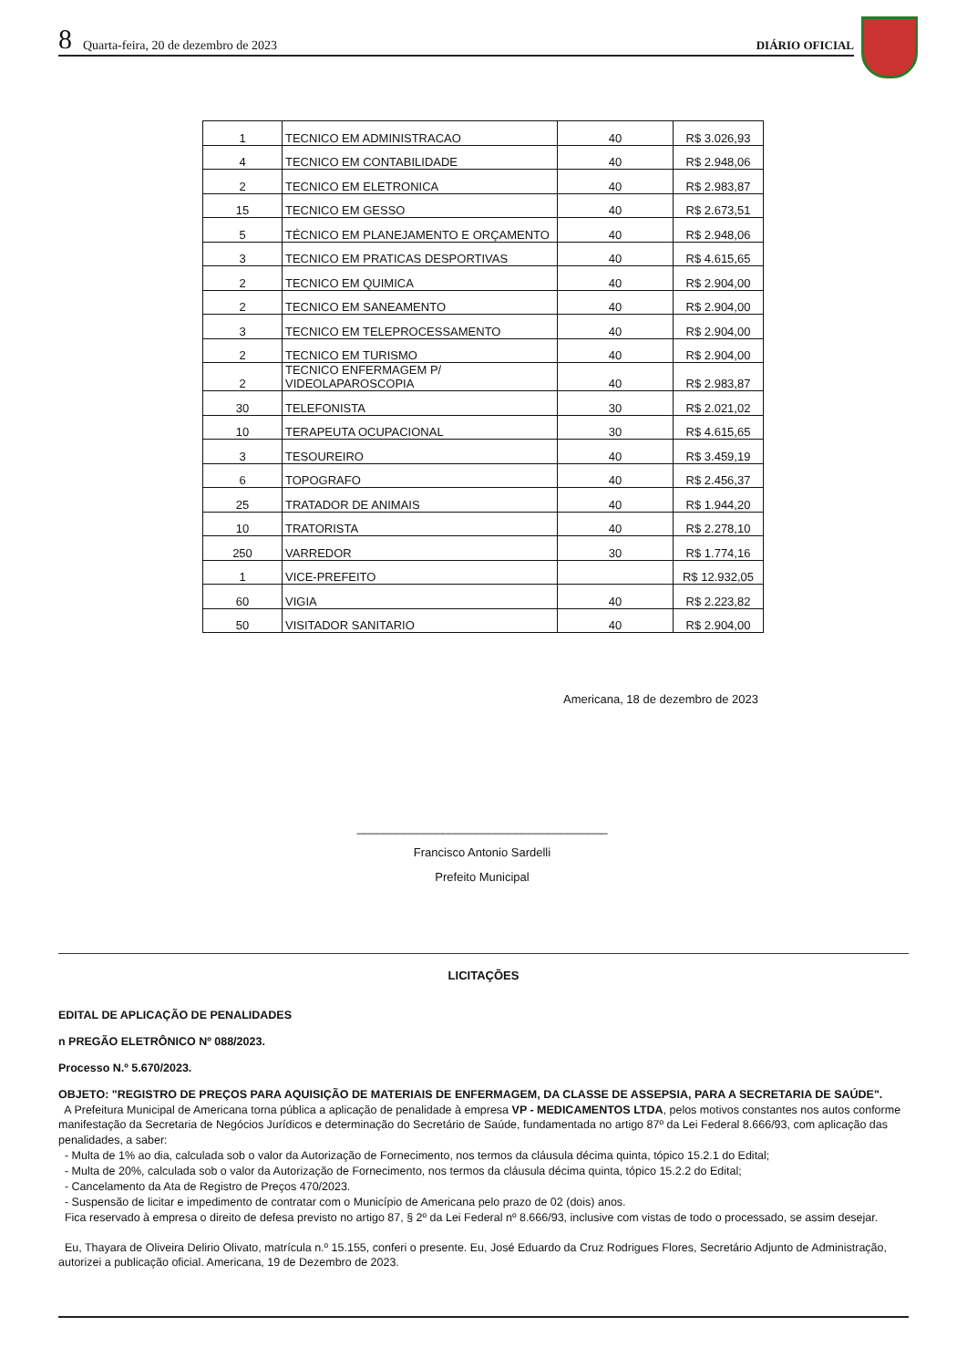8 Quarta-feira, 20 de dezembro de 2023 DIÁRIO OFICIAL
| 1 | TECNICO EM ADMINISTRACAO | 40 | R$ 3.026,93 |
| 4 | TECNICO EM CONTABILIDADE | 40 | R$ 2.948,06 |
| 2 | TECNICO EM ELETRONICA | 40 | R$ 2.983,87 |
| 15 | TECNICO EM GESSO | 40 | R$ 2.673,51 |
| 5 | TÉCNICO EM PLANEJAMENTO E ORÇAMENTO | 40 | R$ 2.948,06 |
| 3 | TECNICO EM PRATICAS DESPORTIVAS | 40 | R$ 4.615,65 |
| 2 | TECNICO EM QUIMICA | 40 | R$ 2.904,00 |
| 2 | TECNICO EM SANEAMENTO | 40 | R$ 2.904,00 |
| 3 | TECNICO EM TELEPROCESSAMENTO | 40 | R$ 2.904,00 |
| 2 | TECNICO EM TURISMO | 40 | R$ 2.904,00 |
| 2 | TECNICO ENFERMAGEM P/ VIDEOLAPAROSCOPIA | 40 | R$ 2.983,87 |
| 30 | TELEFONISTA | 30 | R$ 2.021,02 |
| 10 | TERAPEUTA OCUPACIONAL | 30 | R$ 4.615,65 |
| 3 | TESOUREIRO | 40 | R$ 3.459,19 |
| 6 | TOPOGRAFO | 40 | R$ 2.456,37 |
| 25 | TRATADOR DE ANIMAIS | 40 | R$ 1.944,20 |
| 10 | TRATORISTA | 40 | R$ 2.278,10 |
| 250 | VARREDOR | 30 | R$ 1.774,16 |
| 1 | VICE-PREFEITO | | R$ 12.932,05 |
| 60 | VIGIA | 40 | R$ 2.223,82 |
| 50 | VISITADOR SANITARIO | 40 | R$ 2.904,00 |
Americana, 18 de dezembro de 2023
______________________________________
Francisco Antonio Sardelli
Prefeito Municipal
LICITAÇÕES
EDITAL DE APLICAÇÃO DE PENALIDADES
n PREGÃO ELETRÔNICO Nº 088/2023.
Processo N.º 5.670/2023.
OBJETO: "REGISTRO DE PREÇOS PARA AQUISIÇÃO DE MATERIAIS DE ENFERMAGEM, DA CLASSE DE ASSEPSIA, PARA A SECRETARIA DE SAÚDE".
A Prefeitura Municipal de Americana torna pública a aplicação de penalidade à empresa VP - MEDICAMENTOS LTDA, pelos motivos constantes nos autos conforme manifestação da Secretaria de Negócios Jurídicos e determinação do Secretário de Saúde, fundamentada no artigo 87º da Lei Federal 8.666/93, com aplicação das penalidades, a saber:
- Multa de 1% ao dia, calculada sob o valor da Autorização de Fornecimento, nos termos da cláusula décima quinta, tópico 15.2.1 do Edital;
- Multa de 20%, calculada sob o valor da Autorização de Fornecimento, nos termos da cláusula décima quinta, tópico 15.2.2 do Edital;
- Cancelamento da Ata de Registro de Preços 470/2023.
- Suspensão de licitar e impedimento de contratar com o Município de Americana pelo prazo de 02 (dois) anos.
Fica reservado à empresa o direito de defesa previsto no artigo 87, § 2º da Lei Federal nº 8.666/93, inclusive com vistas de todo o processado, se assim desejar.
Eu, Thayara de Oliveira Delirio Olivato, matrícula n.º 15.155, conferi o presente. Eu, José Eduardo da Cruz Rodrigues Flores, Secretário Adjunto de Administração, autorizei a publicação oficial. Americana, 19 de Dezembro de 2023.